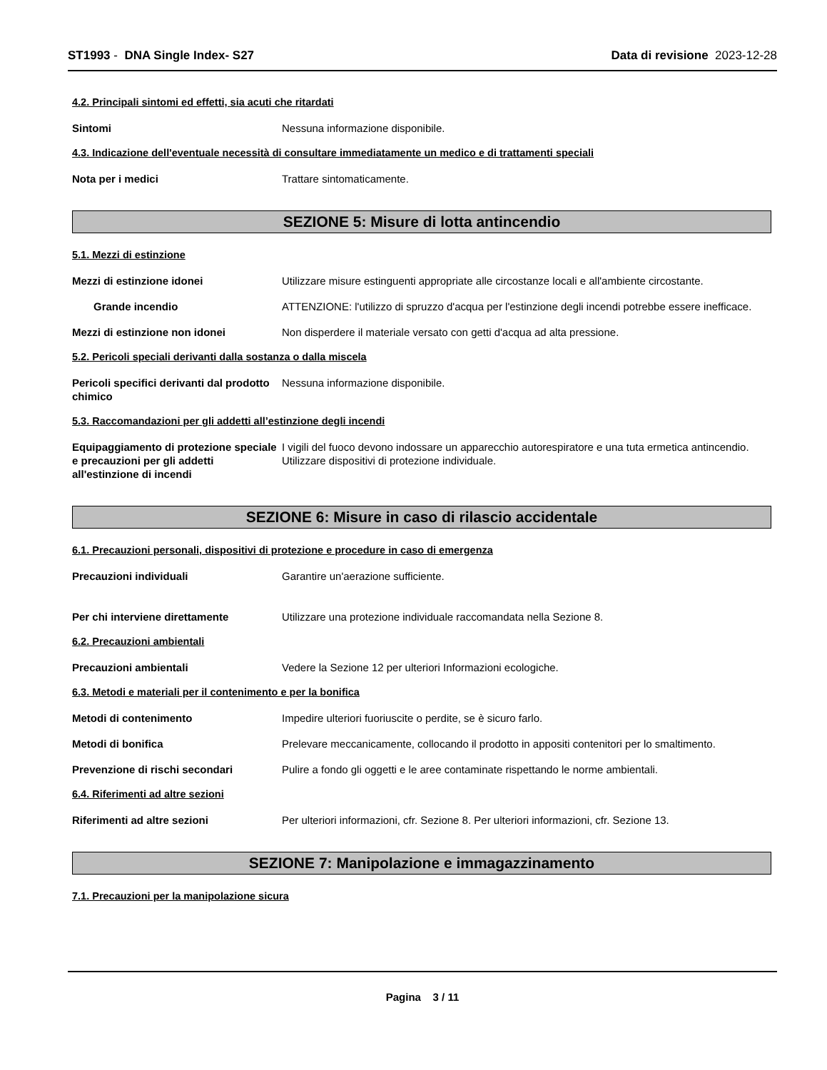ST1993 - DNA Single Index- S27
Data di revisione 2023-12-28
4.2. Principali sintomi ed effetti, sia acuti che ritardati
Sintomi Nessuna informazione disponibile.
4.3. Indicazione dell'eventuale necessità di consultare immediatamente un medico e di trattamenti speciali
Nota per i medici Trattare sintomaticamente.
SEZIONE 5: Misure di lotta antincendio
5.1. Mezzi di estinzione
Mezzi di estinzione idonei Utilizzare misure estinguenti appropriate alle circostanze locali e all'ambiente circostante.
Grande incendio ATTENZIONE: l'utilizzo di spruzzo d'acqua per l'estinzione degli incendi potrebbe essere inefficace.
Mezzi di estinzione non idonei Non disperdere il materiale versato con getti d'acqua ad alta pressione.
5.2. Pericoli speciali derivanti dalla sostanza o dalla miscela
Pericoli specifici derivanti dal prodotto chimico
Nessuna informazione disponibile.
5.3. Raccomandazioni per gli addetti all’estinzione degli incendi
Equipaggiamento di protezione speciale e precauzioni per gli addetti all'estinzione di incendi
I vigili del fuoco devono indossare un apparecchio autorespiratore e una tuta ermetica antincendio. Utilizzare dispositivi di protezione individuale.
SEZIONE 6: Misure in caso di rilascio accidentale
6.1. Precauzioni personali, dispositivi di protezione e procedure in caso di emergenza
Precauzioni individuali Garantire un'aerazione sufficiente.
Per chi interviene direttamente Utilizzare una protezione individuale raccomandata nella Sezione 8.
6.2. Precauzioni ambientali
Precauzioni ambientali Vedere la Sezione 12 per ulteriori Informazioni ecologiche.
6.3. Metodi e materiali per il contenimento e per la bonifica
Metodi di contenimento Impedire ulteriori fuoriuscite o perdite, se è sicuro farlo.
Metodi di bonifica Prelevare meccanicamente, collocando il prodotto in appositi contenitori per lo smaltimento.
Prevenzione di rischi secondari Pulire a fondo gli oggetti e le aree contaminate rispettando le norme ambientali.
6.4. Riferimenti ad altre sezioni
Riferimenti ad altre sezioni Per ulteriori informazioni, cfr. Sezione 8. Per ulteriori informazioni, cfr. Sezione 13.
SEZIONE 7: Manipolazione e immagazzinamento
7.1. Precauzioni per la manipolazione sicura
Pagina 3 / 11